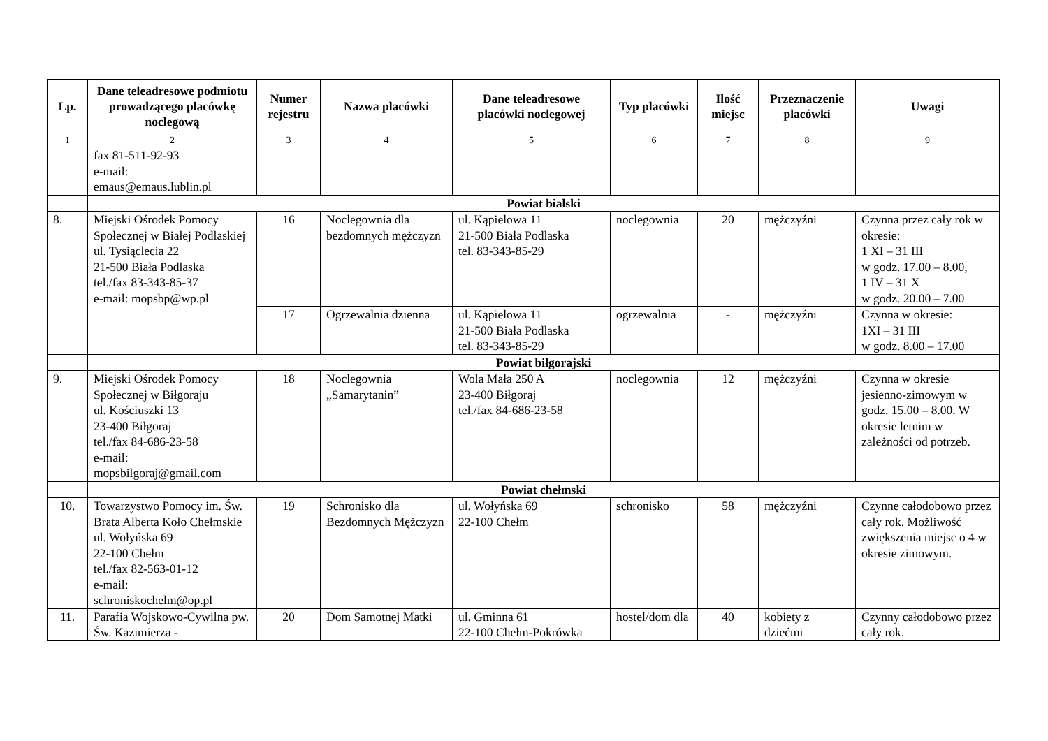| Lp. | Dane teleadresowe podmiotu prowadzącego placówkę noclegową | Numer rejestru | Nazwa placówki | Dane teleadresowe placówki noclegowej | Typ placówki | Ilość miejsc | Przeznaczenie placówki | Uwagi |
| --- | --- | --- | --- | --- | --- | --- | --- | --- |
| 1 | 2 | 3 | 4 | 5 | 6 | 7 | 8 | 9 |
| | fax 81-511-92-93 e-mail: emaus@emaus.lublin.pl | | | | | | | |
| | Powiat bialski | | | | | | | |
| 8. | Miejski Ośrodek Pomocy Społecznej w Białej Podlaskiej ul. Tysiąclecia 22 21-500 Biała Podlaska tel./fax 83-343-85-37 e-mail: mopsbp@wp.pl | 16 | Noclegownia dla bezdomnych mężczyzn | ul. Kąpielowa 11 21-500 Biała Podlaska tel. 83-343-85-29 | noclegownia | 20 | mężczyźni | Czynna przez cały rok w okresie: 1 XI – 31 III w godz. 17.00 – 8.00, 1 IV – 31 X w godz. 20.00 – 7.00 |
| | | 17 | Ogrzewalnia dzienna | ul. Kąpielowa 11 21-500 Biała Podlaska tel. 83-343-85-29 | ogrzewalnia | - | mężczyźni | Czynna w okresie: 1XI – 31 III w godz. 8.00 – 17.00 |
| | Powiat biłgorajski | | | | | | | |
| 9. | Miejski Ośrodek Pomocy Społecznej w Biłgoraju ul. Kościuszki 13 23-400 Biłgoraj tel./fax 84-686-23-58 e-mail: mopsbilgoraj@gmail.com | 18 | Noclegownia „Samarytanin” | Wola Mała 250 A 23-400 Biłgoraj tel./fax 84-686-23-58 | noclegownia | 12 | mężczyźni | Czynna w okresie jesienno-zimowym w godz. 15.00 – 8.00. W okresie letnim w zależności od potrzeb. |
| | Powiat chełmski | | | | | | | |
| 10. | Towarzystwo Pomocy im. Św. Brata Alberta Koło Chełmskie ul. Wołyńska 69 22-100 Chełm tel./fax 82-563-01-12 e-mail: schroniskochelm@op.pl | 19 | Schronisko dla Bezdomnych Mężczyzn | ul. Wołyńska 69 22-100 Chełm | schronisko | 58 | mężczyźni | Czynne całodobowo przez cały rok. Możliwość zwiększenia miejsc o 4 w okresie zimowym. |
| 11. | Parafia Wojskowo-Cywilna pw. Św. Kazimierza - | 20 | Dom Samotnej Matki | ul. Gminna 61 22-100 Chełm-Pokrówka | hostel/dom dla | 40 | kobiety z dziećmi | Czynny całodobowo przez cały rok. |